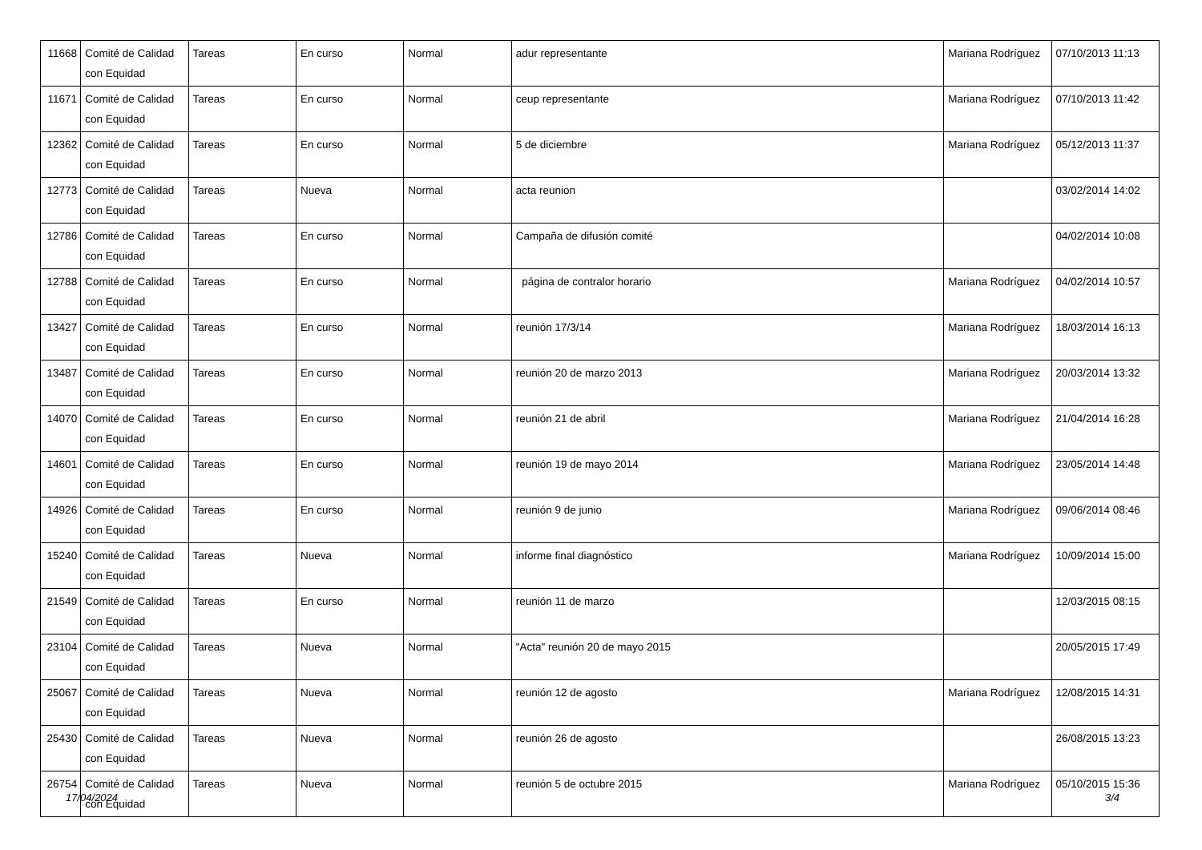| 11668 | Comité de Calidad con Equidad | Tareas | En curso | Normal | adur representante | Mariana Rodríguez | 07/10/2013 11:13 |
| 11671 | Comité de Calidad con Equidad | Tareas | En curso | Normal | ceup representante | Mariana Rodríguez | 07/10/2013 11:42 |
| 12362 | Comité de Calidad con Equidad | Tareas | En curso | Normal | 5 de diciembre | Mariana Rodríguez | 05/12/2013 11:37 |
| 12773 | Comité de Calidad con Equidad | Tareas | Nueva | Normal | acta reunion | | 03/02/2014 14:02 |
| 12786 | Comité de Calidad con Equidad | Tareas | En curso | Normal | Campaña de difusión comité | | 04/02/2014 10:08 |
| 12788 | Comité de Calidad con Equidad | Tareas | En curso | Normal | página de contralor horario | Mariana Rodríguez | 04/02/2014 10:57 |
| 13427 | Comité de Calidad con Equidad | Tareas | En curso | Normal | reunión 17/3/14 | Mariana Rodríguez | 18/03/2014 16:13 |
| 13487 | Comité de Calidad con Equidad | Tareas | En curso | Normal | reunión 20 de marzo 2013 | Mariana Rodríguez | 20/03/2014 13:32 |
| 14070 | Comité de Calidad con Equidad | Tareas | En curso | Normal | reunión 21 de abril | Mariana Rodríguez | 21/04/2014 16:28 |
| 14601 | Comité de Calidad con Equidad | Tareas | En curso | Normal | reunión 19 de mayo 2014 | Mariana Rodríguez | 23/05/2014 14:48 |
| 14926 | Comité de Calidad con Equidad | Tareas | En curso | Normal | reunión 9 de junio | Mariana Rodríguez | 09/06/2014 08:46 |
| 15240 | Comité de Calidad con Equidad | Tareas | Nueva | Normal | informe final diagnóstico | Mariana Rodríguez | 10/09/2014 15:00 |
| 21549 | Comité de Calidad con Equidad | Tareas | En curso | Normal | reunión 11 de marzo | | 12/03/2015 08:15 |
| 23104 | Comité de Calidad con Equidad | Tareas | Nueva | Normal | "Acta" reunión 20 de mayo 2015 | | 20/05/2015 17:49 |
| 25067 | Comité de Calidad con Equidad | Tareas | Nueva | Normal | reunión 12 de agosto | Mariana Rodríguez | 12/08/2015 14:31 |
| 25430 | Comité de Calidad con Equidad | Tareas | Nueva | Normal | reunión 26 de agosto | | 26/08/2015 13:23 |
| 26754 | Comité de Calidad con Equidad | Tareas | Nueva | Normal | reunión 5 de octubre 2015 | Mariana Rodríguez | 05/10/2015 15:36 |
17/04/2024 3/4